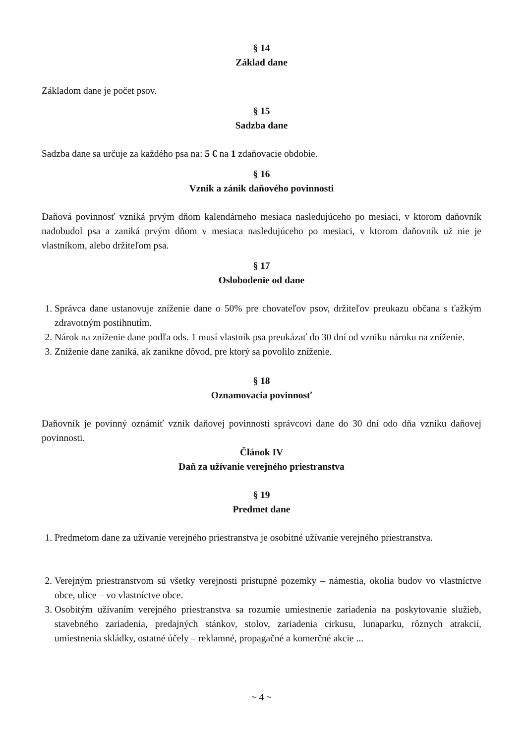§ 14
Základ dane
Základom dane je počet psov.
§ 15
Sadzba dane
Sadzba dane sa určuje za každého psa na: 5 € na 1 zdaňovacie obdobie.
§ 16
Vznik a zánik daňového povinnosti
Daňová povinnosť vzniká prvým dňom kalendárneho mesiaca nasledujúceho po mesiaci, v ktorom daňovník nadobudol psa a zaniká prvým dňom v mesiaca nasledujúceho po mesiaci, v ktorom daňovník už nie je vlastníkom, alebo držiteľom psa.
§ 17
Oslobodenie od dane
1. Správca dane ustanovuje zníženie dane o 50% pre chovateľov psov, držiteľov preukazu občana s ťažkým zdravotným postihnutím.
2. Nárok na zníženie dane podľa ods. 1 musí vlastník psa preukázať do 30 dní od vzniku nároku na zníženie.
3. Zníženie dane zaniká, ak zanikne dôvod, pre ktorý sa povolilo zníženie.
§ 18
Oznamovacia povinnosť
Daňovník je povinný oznámiť vznik daňovej povinnosti správcovi dane do 30 dní odo dňa vzniku daňovej povinnosti.
Článok IV
Daň za užívanie verejného priestranstva
§ 19
Predmet dane
1. Predmetom dane za užívanie verejného priestranstva je osobitné užívanie verejného priestranstva.
2. Verejným priestranstvom sú všetky verejnosti prístupné pozemky – námestia, okolia budov vo vlastníctve obce, ulice – vo vlastníctve obce.
3. Osobitým užívaním verejného priestranstva sa rozumie umiestnenie zariadenia na poskytovanie služieb, stavebného zariadenia, predajných stánkov, stolov, zariadenia cirkusu, lunaparku, rôznych atrakcií, umiestnenia skládky, ostatné účely – reklamné, propagačné a komerčné akcie ...
~ 4 ~